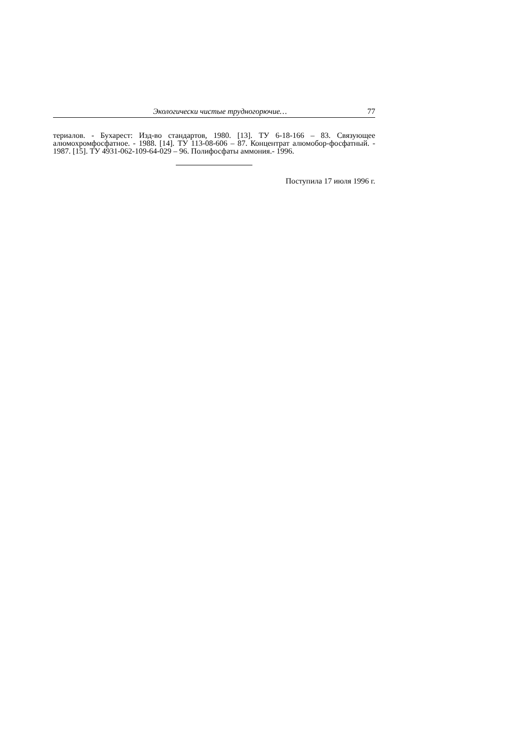Экологически чистые трудногорючие… 77
териалов. - Бухарест: Изд-во стандартов, 1980. [13]. ТУ 6-18-166 – 83. Связующее алюмохромфосфатное. - 1988. [14]. ТУ 113-08-606 – 87. Концентрат алюмобор-фосфатный. - 1987. [15]. ТУ 4931-062-109-64-029 – 96. Полифосфаты аммония.- 1996.
Поступила 17 июля 1996 г.